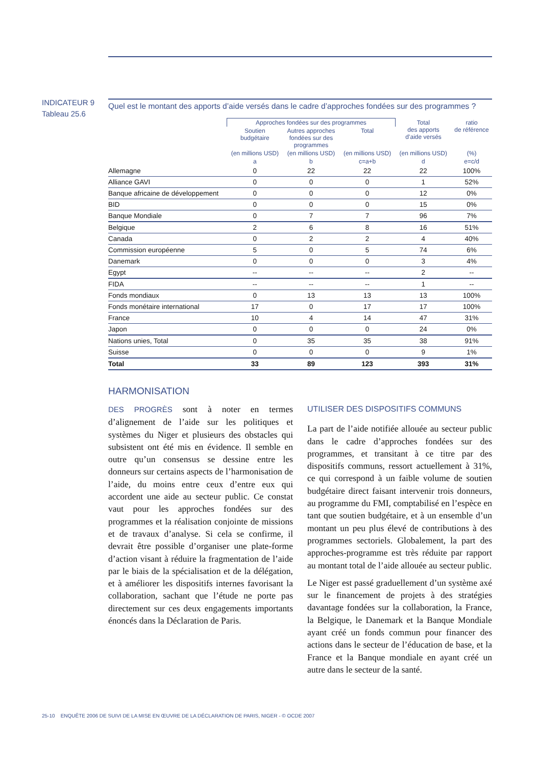INDICATEUR 9
Tableau 25.6
Quel est le montant des apports d’aide versés dans le cadre d’approches fondées sur des programmes ?
| | Approches fondées sur des programmes | | | Total des apports d’aide versés | ratio de référence |
| --- | --- | --- | --- | --- | --- |
| | Soutien budgétaire | Autres approches fondées sur des programmes | Total | | |
| | (en millions USD) | (en millions USD) | (en millions USD) | (en millions USD) | (%) |
| | a | b | c=a+b | d | e=c/d |
| Allemagne | 0 | 22 | 22 | 22 | 100% |
| Alliance GAVI | 0 | 0 | 0 | 1 | 52% |
| Banque africaine de développement | 0 | 0 | 0 | 12 | 0% |
| BID | 0 | 0 | 0 | 15 | 0% |
| Banque Mondiale | 0 | 7 | 7 | 96 | 7% |
| Belgique | 2 | 6 | 8 | 16 | 51% |
| Canada | 0 | 2 | 2 | 4 | 40% |
| Commission européenne | 5 | 0 | 5 | 74 | 6% |
| Danemark | 0 | 0 | 0 | 3 | 4% |
| Egypt | -- | -- | -- | 2 | -- |
| FIDA | -- | -- | -- | 1 | -- |
| Fonds mondiaux | 0 | 13 | 13 | 13 | 100% |
| Fonds monétaire international | 17 | 0 | 17 | 17 | 100% |
| France | 10 | 4 | 14 | 47 | 31% |
| Japon | 0 | 0 | 0 | 24 | 0% |
| Nations unies, Total | 0 | 35 | 35 | 38 | 91% |
| Suisse | 0 | 0 | 0 | 9 | 1% |
| Total | 33 | 89 | 123 | 393 | 31% |
HARMONISATION
DES PROGRÈS sont à noter en termes d’alignement de l’aide sur les politiques et systèmes du Niger et plusieurs des obstacles qui subsistent ont été mis en évidence. Il semble en outre qu’un consensus se dessine entre les donneurs sur certains aspects de l’harmonisation de l’aide, du moins entre ceux d’entre eux qui accordent une aide au secteur public. Ce constat vaut pour les approches fondées sur des programmes et la réalisation conjointe de missions et de travaux d’analyse. Si cela se confirme, il devrait être possible d’organiser une plate-forme d’action visant à réduire la fragmentation de l’aide par le biais de la spécialisation et de la délégation, et à améliorer les dispositifs internes favorisant la collaboration, sachant que l’étude ne porte pas directement sur ces deux engagements importants énoncés dans la Déclaration de Paris.
UTILISER DES DISPOSITIFS COMMUNS
La part de l’aide notifiée allouée au secteur public dans le cadre d’approches fondées sur des programmes, et transitant à ce titre par des dispositifs communs, ressort actuellement à 31%, ce qui correspond à un faible volume de soutien budgétaire direct faisant intervenir trois donneurs, au programme du FMI, comptabilisé en l’espèce en tant que soutien budgétaire, et à un ensemble d’un montant un peu plus élevé de contributions à des programmes sectoriels. Globalement, la part des approches-programme est très réduite par rapport au montant total de l’aide allouée au secteur public.
Le Niger est passé graduellement d’un système axé sur le financement de projets à des stratégies davantage fondées sur la collaboration, la France, la Belgique, le Danemark et la Banque Mondiale ayant créé un fonds commun pour financer des actions dans le secteur de l’éducation de base, et la France et la Banque mondiale en ayant créé un autre dans le secteur de la santé.
25-10 ENQUÊTE 2006 DE SUIVI DE LA MISE EN ŒUVRE DE LA DÉCLARATION DE PARIS, NIGER - © OCDE 2007